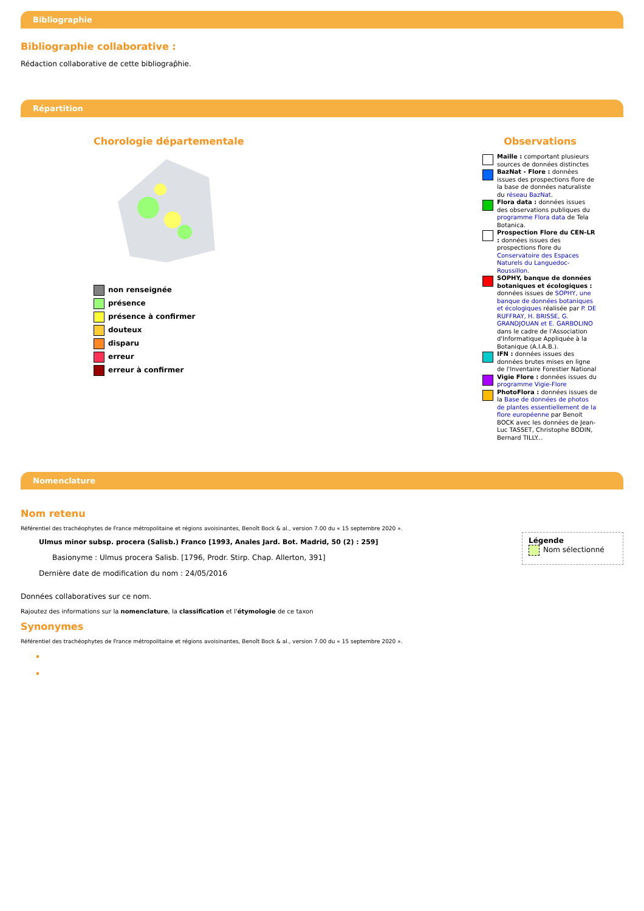Bibliographie
Bibliographie collaborative :
Rédaction collaborative de cette bibliograp̂hie.
Répartition
Chorologie départementale
non renseignée
présence
présence à confirmer
douteux
disparu
erreur
erreur à confirmer
Observations
Maille : comportant plusieurs sources de données distinctes
BazNat - Flore : données issues des prospections flore de la base de données naturaliste du réseau BazNat.
Flora data : données issues des observations publiques du programme Flora data de Tela Botanica.
Prospection Flore du CEN-LR : données issues des prospections flore du Conservatoire des Espaces Naturels du Languedoc-Roussillon.
SOPHY, banque de données botaniques et écologiques : données issues de SOPHY, une banque de données botaniques et écologiques réalisée par P. DE RUFFRAY, H. BRISSE, G. GRANDJOUAN et E. GARBOLINO dans le cadre de l'Association d'Informatique Appliquée à la Botanique (A.I.A.B.).
IFN : données issues des données brutes mises en ligne de l'Inventaire Forestier National
Vigie Flore : données issues du programme Vigie-Flore
PhotoFlora : données issues de la Base de données de photos de plantes essentiellement de la flore européenne par Benoit BOCK avec les données de Jean-Luc TASSET, Christophe BODIN, Bernard TILLY...
Nomenclature
Nom retenu
Référentiel des trachéophytes de France métropolitaine et régions avoisinantes, Benoît Bock & al., version 7.00 du « 15 septembre 2020 ».
Ulmus minor subsp. procera (Salisb.) Franco [1993, Anales Jard. Bot. Madrid, 50 (2) : 259]
Basionyme : Ulmus procera Salisb. [1796, Prodr. Stirp. Chap. Allerton, 391]
Dernière date de modification du nom : 24/05/2016
Légende
Nom sélectionné
Données collaboratives sur ce nom.
Rajoutez des informations sur la nomenclature, la classification et l'étymologie de ce taxon
Synonymes
Référentiel des trachéophytes de France métropolitaine et régions avoisinantes, Benoît Bock & al., version 7.00 du « 15 septembre 2020 ».